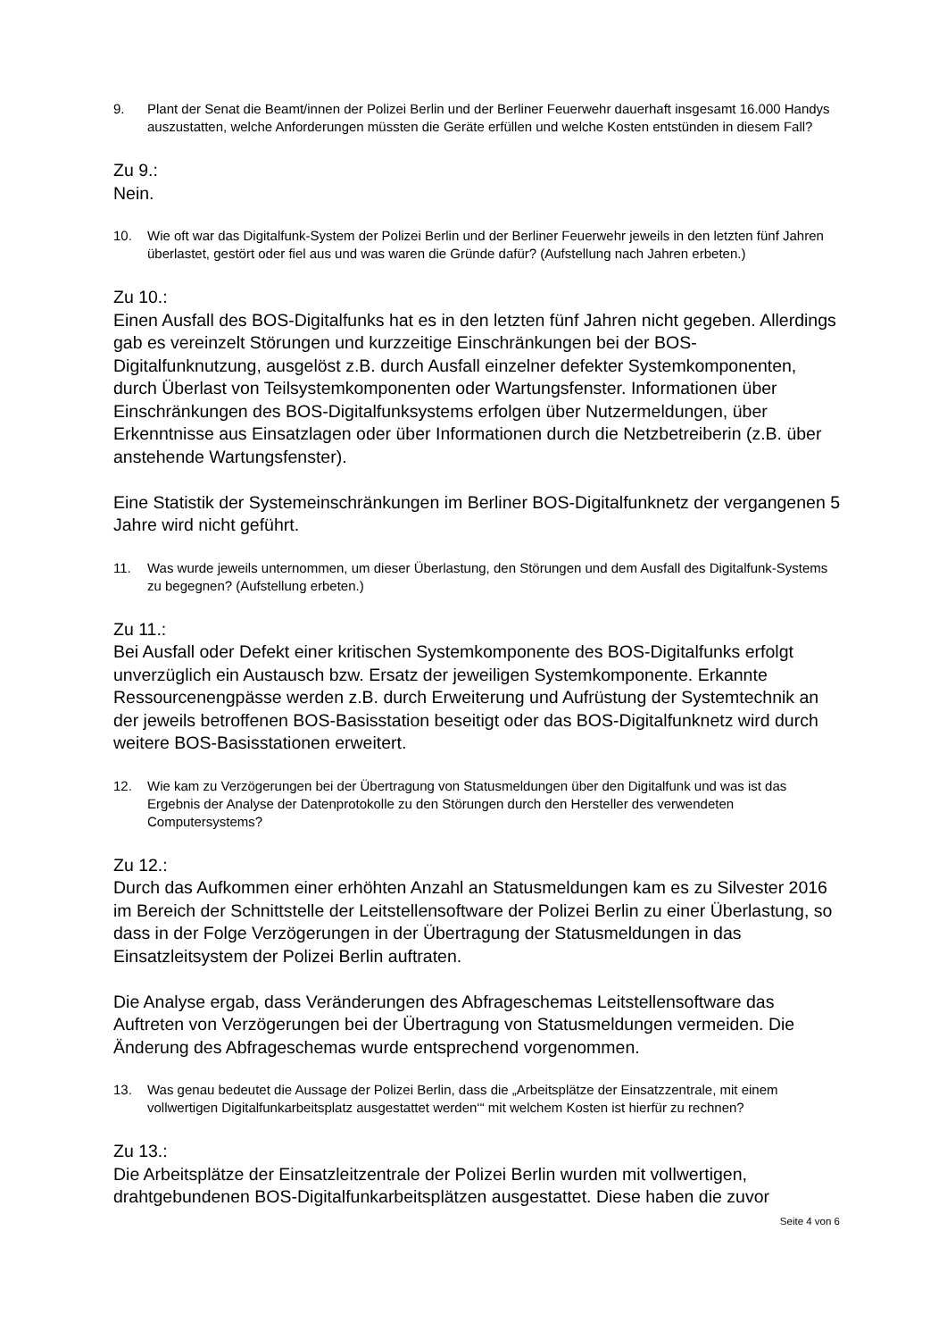9. Plant der Senat die Beamt/innen der Polizei Berlin und der Berliner Feuerwehr dauerhaft insgesamt 16.000 Handys auszustatten, welche Anforderungen müssten die Geräte erfüllen und welche Kosten entstünden in diesem Fall?
Zu 9.:
Nein.
10. Wie oft war das Digitalfunk-System der Polizei Berlin und der Berliner Feuerwehr jeweils in den letzten fünf Jahren überlastet, gestört oder fiel aus und was waren die Gründe dafür? (Aufstellung nach Jahren erbeten.)
Zu 10.:
Einen Ausfall des BOS-Digitalfunks hat es in den letzten fünf Jahren nicht gegeben. Allerdings gab es vereinzelt Störungen und kurzzeitige Einschränkungen bei der BOS-Digitalfunknutzung, ausgelöst z.B. durch Ausfall einzelner defekter Systemkomponenten, durch Überlast von Teilsystemkomponenten oder Wartungsfenster. Informationen über Einschränkungen des BOS-Digitalfunksystems erfolgen über Nutzermeldungen, über Erkenntnisse aus Einsatzlagen oder über Informationen durch die Netzbetreiberin (z.B. über anstehende Wartungsfenster).
Eine Statistik der Systemeinschränkungen im Berliner BOS-Digitalfunknetz der vergangenen 5 Jahre wird nicht geführt.
11. Was wurde jeweils unternommen, um dieser Überlastung, den Störungen und dem Ausfall des Digitalfunk-Systems zu begegnen? (Aufstellung erbeten.)
Zu 11.:
Bei Ausfall oder Defekt einer kritischen Systemkomponente des BOS-Digitalfunks erfolgt unverzüglich ein Austausch bzw. Ersatz der jeweiligen Systemkomponente. Erkannte Ressourcenengpässe werden z.B. durch Erweiterung und Aufrüstung der Systemtechnik an der jeweils betroffenen BOS-Basisstation beseitigt oder das BOS-Digitalfunknetz wird durch weitere BOS-Basisstationen erweitert.
12. Wie kam zu Verzögerungen bei der Übertragung von Statusmeldungen über den Digitalfunk und was ist das Ergebnis der Analyse der Datenprotokolle zu den Störungen durch den Hersteller des verwendeten Computersystems?
Zu 12.:
Durch das Aufkommen einer erhöhten Anzahl an Statusmeldungen kam es zu Silvester 2016 im Bereich der Schnittstelle der Leitstellensoftware der Polizei Berlin zu einer Überlastung, so dass in der Folge Verzögerungen in der Übertragung der Statusmeldungen in das Einsatzleitsystem der Polizei Berlin auftraten.
Die Analyse ergab, dass Veränderungen des Abfrageschemas Leitstellensoftware das Auftreten von Verzögerungen bei der Übertragung von Statusmeldungen vermeiden. Die Änderung des Abfrageschemas wurde entsprechend vorgenommen.
13. Was genau bedeutet die Aussage der Polizei Berlin, dass die „Arbeitsplätze der Einsatzzentrale, mit einem vollwertigen Digitalfunkarbeitsplatz ausgestattet werden‘“ mit welchem Kosten ist hierfür zu rechnen?
Zu 13.:
Die Arbeitsplätze der Einsatzleitzentrale der Polizei Berlin wurden mit vollwertigen, drahtgebundenen BOS-Digitalfunkarbeitsplätzen ausgestattet. Diese haben die zuvor
Seite 4 von 6